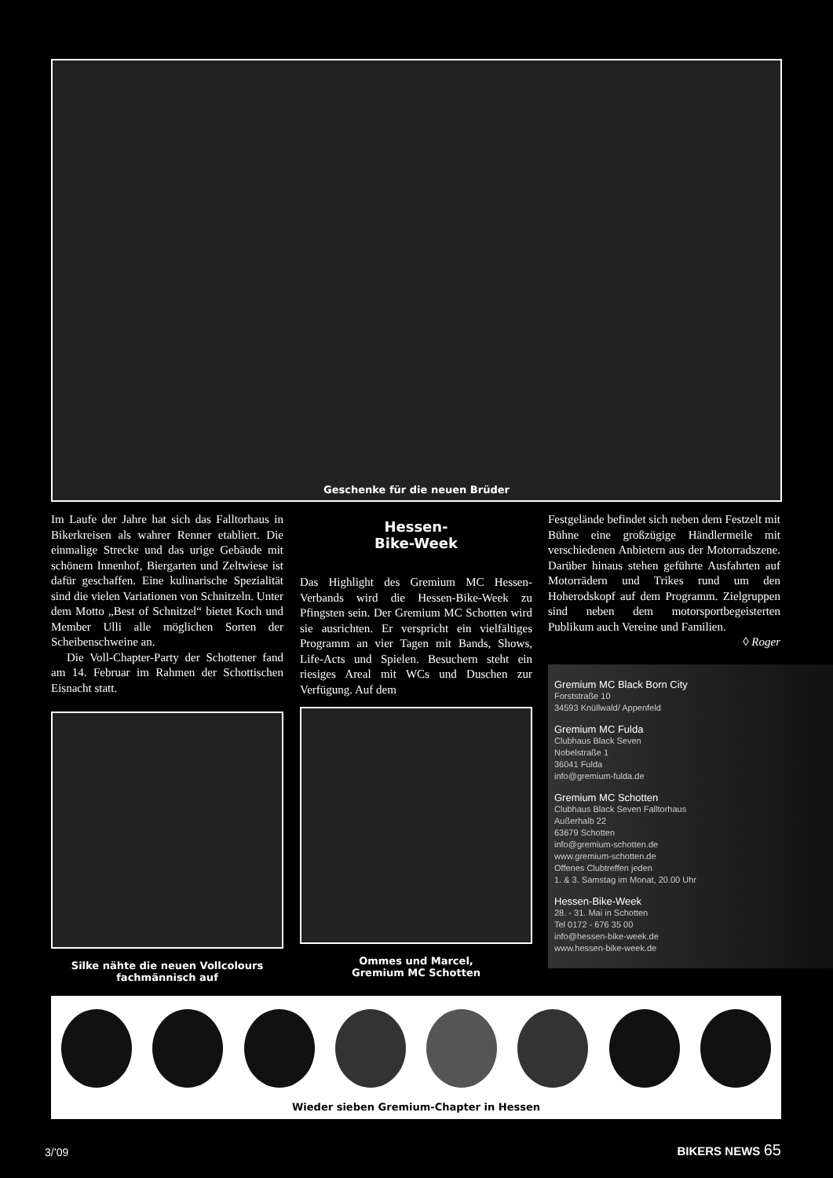Geschenke für die neuen Brüder
Im Laufe der Jahre hat sich das Falltorhaus in Bikerkreisen als wahrer Renner etabliert. Die einmalige Strecke und das urige Gebäude mit schönem Innenhof, Biergarten und Zeltwiese ist dafür geschaffen. Eine kulinarische Spezialität sind die vielen Variationen von Schnitzeln. Unter dem Motto „Best of Schnitzel“ bietet Koch und Member Ulli alle möglichen Sorten der Scheibenschweine an.
Die Voll-Chapter-Party der Schottener fand am 14. Februar im Rahmen der Schottischen Eisnacht statt.
Silke nähte die neuen Vollcolours
fachmännisch auf
Hessen-
Bike-Week
Das Highlight des Gremium MC Hessen-Verbands wird die Hessen-Bike-Week zu Pfingsten sein. Der Gremium MC Schotten wird sie ausrichten. Er verspricht ein vielfältiges Programm an vier Tagen mit Bands, Shows, Life-Acts und Spielen. Besuchern steht ein riesiges Areal mit WCs und Duschen zur Verfügung. Auf dem
Ommes und Marcel,
Gremium MC Schotten
Festgelände befindet sich neben dem Festzelt mit Bühne eine großzügige Händlermeile mit verschiedenen Anbietern aus der Motorradszene. Darüber hinaus stehen geführte Ausfahrten auf Motorrädern und Trikes rund um den Hoherodskopf auf dem Programm. Zielgruppen sind neben dem motorsportbegeisterten Publikum auch Vereine und Familien.
◊ Roger
Gremium MC Black Born City
Forststraße 10
34593 Knüllwald/ Appenfeld
Gremium MC Fulda
Clubhaus Black Seven
Nobelstraße 1
36041 Fulda
info@gremium-fulda.de
Gremium MC Schotten
Clubhaus Black Seven Falltorhaus
Außerhalb 22
63679 Schotten
info@gremium-schotten.de
www.gremium-schotten.de
Offenes Clubtreffen jeden
1. & 3. Samstag im Monat, 20.00 Uhr
Hessen-Bike-Week
28. - 31. Mai in Schotten
Tel 0172 - 676 35 00
info@hessen-bike-week.de
www.hessen-bike-week.de
Wieder sieben Gremium-Chapter in Hessen
3/’09 BIKERS NEWS 65